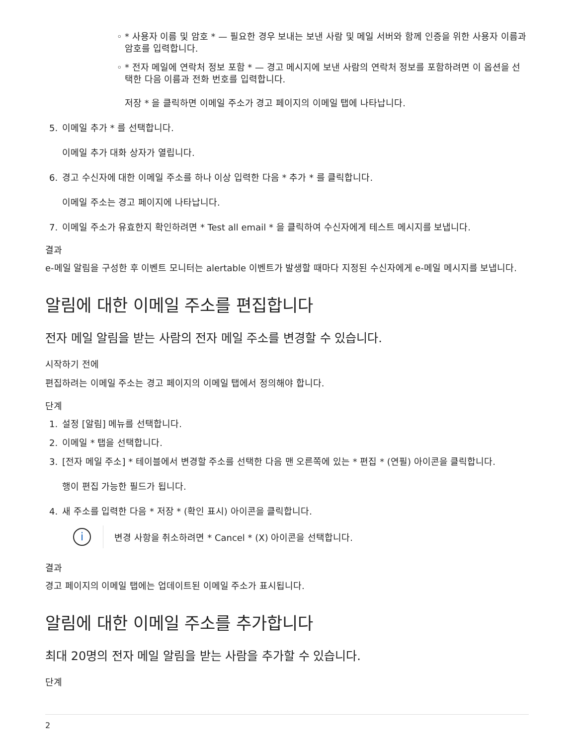◦ * 사용자 이름 및 암호 * — 필요한 경우 보내는 보낸 사람 및 메일 서버와 함께 인증을 위한 사용자 이름과 암호를 입력합니다.
◦ * 전자 메일에 연락처 정보 포함 * — 경고 메시지에 보낸 사람의 연락처 정보를 포함하려면 이 옵션을 선택한 다음 이름과 전화 번호를 입력합니다.
저장 * 을 클릭하면 이메일 주소가 경고 페이지의 이메일 탭에 나타납니다.
5. 이메일 추가 * 를 선택합니다.
이메일 추가 대화 상자가 열립니다.
6. 경고 수신자에 대한 이메일 주소를 하나 이상 입력한 다음 * 추가 * 를 클릭합니다.
이메일 주소는 경고 페이지에 나타납니다.
7. 이메일 주소가 유효한지 확인하려면 * Test all email * 을 클릭하여 수신자에게 테스트 메시지를 보냅니다.
결과
e-메일 알림을 구성한 후 이벤트 모니터는 alertable 이벤트가 발생할 때마다 지정된 수신자에게 e-메일 메시지를 보냅니다.
알림에 대한 이메일 주소를 편집합니다
전자 메일 알림을 받는 사람의 전자 메일 주소를 변경할 수 있습니다.
시작하기 전에
편집하려는 이메일 주소는 경고 페이지의 이메일 탭에서 정의해야 합니다.
단계
1. 설정 [알림] 메뉴를 선택합니다.
2. 이메일 * 탭을 선택합니다.
3. [전자 메일 주소] * 테이블에서 변경할 주소를 선택한 다음 맨 오른쪽에 있는 * 편집 * (연필) 아이콘을 클릭합니다.
행이 편집 가능한 필드가 됩니다.
4. 새 주소를 입력한 다음 * 저장 * (확인 표시) 아이콘을 클릭합니다.
i
변경 사항을 취소하려면 * Cancel * (X) 아이콘을 선택합니다.
결과
경고 페이지의 이메일 탭에는 업데이트된 이메일 주소가 표시됩니다.
알림에 대한 이메일 주소를 추가합니다
최대 20명의 전자 메일 알림을 받는 사람을 추가할 수 있습니다.
단계
2